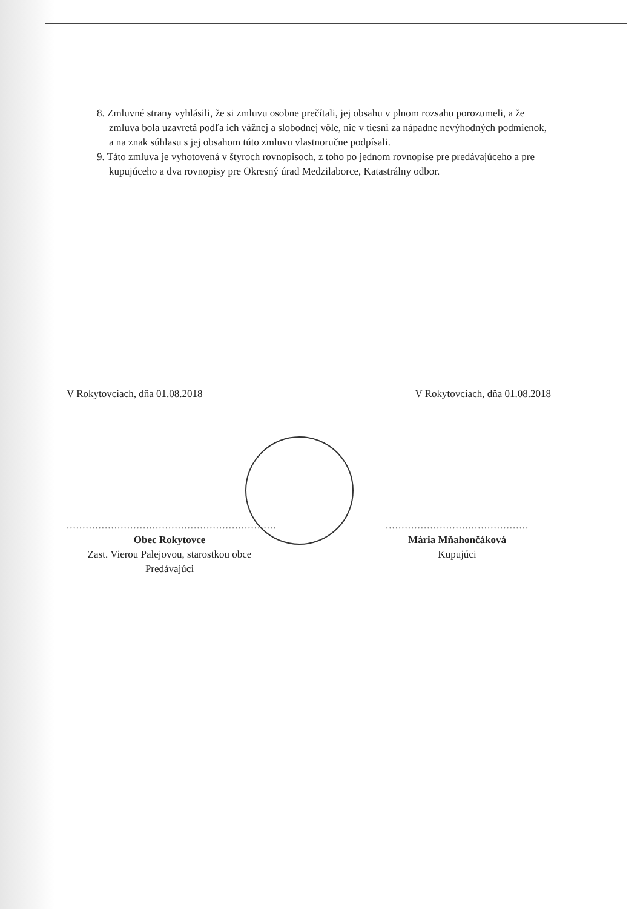8. Zmluvné strany vyhlásili, že si zmluvu osobne prečítali, jej obsahu v plnom rozsahu porozumeli, a že zmluva bola uzavretá podľa ich vážnej a slobodnej vôle, nie v tiesni za nápadne nevýhodných podmienok, a na znak súhlasu s jej obsahom túto zmluvu vlastnoručne podpísali.
9. Táto zmluva je vyhotovená v štyroch rovnopisoch, z toho po jednom rovnopise pre predávajúceho a pre kupujúceho a dva rovnopisy pre Okresný úrad Medzilaborce, Katastrálny odbor.
V Rokytovciach, dňa 01.08.2018 V Rokytovciach, dňa 01.08.2018
..................................................................
Obec Rokytovce
Zast. Vierou Palejovou, starostkou obce
Predávajúci
.............................................
Mária Mňahončáková
Kupujúci